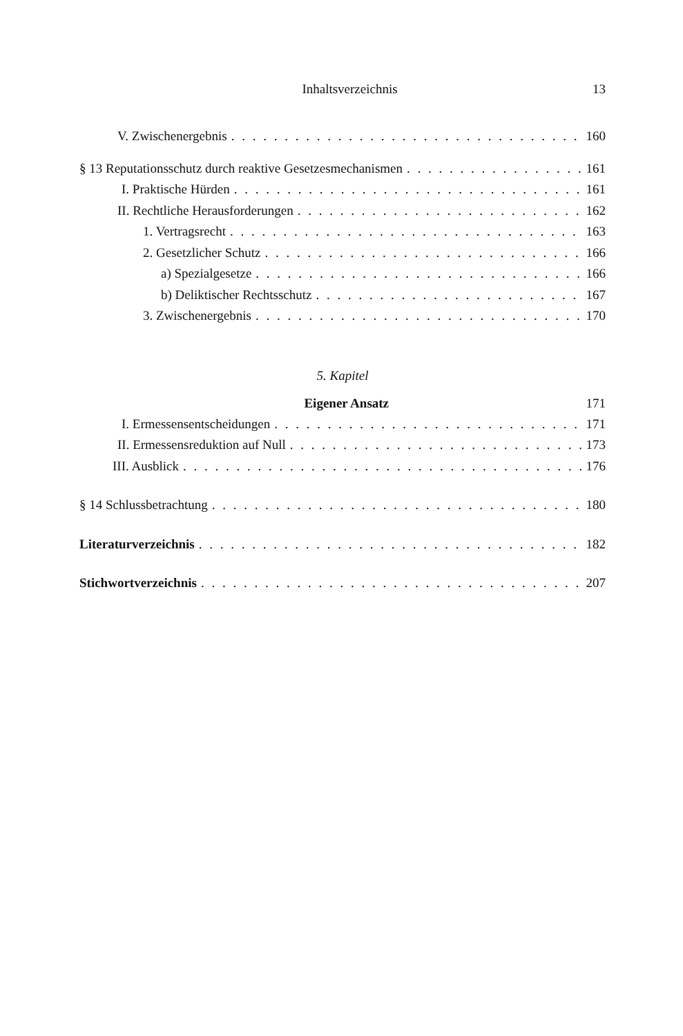Inhaltsverzeichnis 13
V. Zwischenergebnis 160
§ 13 Reputationsschutz durch reaktive Gesetzesmechanismen 161
I. Praktische Hürden 161
II. Rechtliche Herausforderungen 162
1. Vertragsrecht 163
2. Gesetzlicher Schutz 166
a) Spezialgesetze 166
b) Deliktischer Rechtsschutz 167
3. Zwischenergebnis 170
5. Kapitel
Eigener Ansatz 171
I. Ermessensentscheidungen 171
II. Ermessensreduktion auf Null 173
III. Ausblick 176
§ 14 Schlussbetrachtung 180
Literaturverzeichnis 182
Stichwortverzeichnis 207